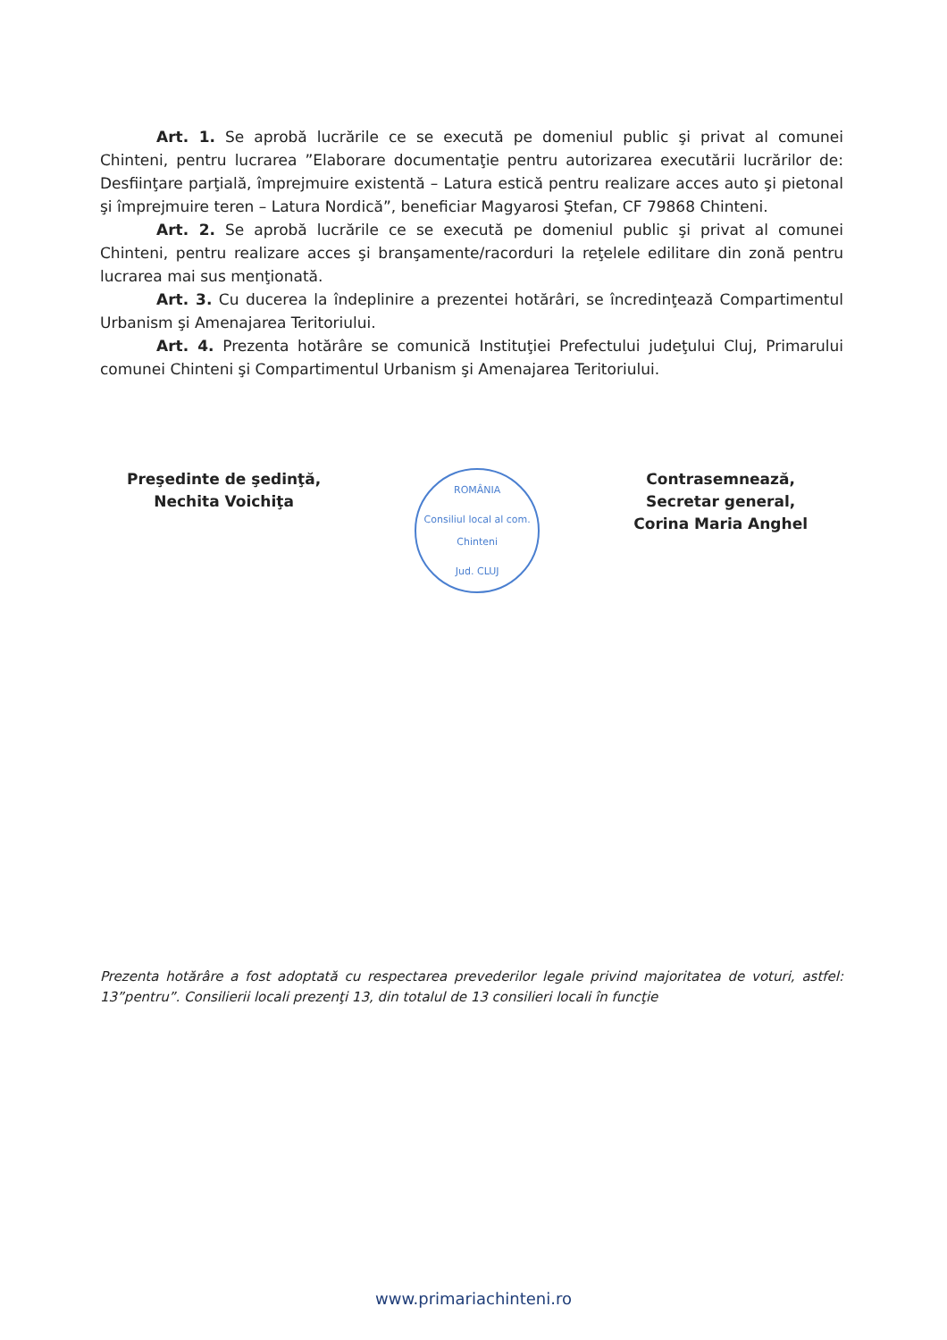Art. 1. Se aprobă lucrările ce se execută pe domeniul public şi privat al comunei Chinteni, pentru lucrarea ”Elaborare documentaţie pentru autorizarea executării lucrărilor de: Desfiinţare parţială, împrejmuire existentă – Latura estică pentru realizare acces auto şi pietonal şi împrejmuire teren – Latura Nordică”, beneficiar Magyarosi Ştefan, CF 79868 Chinteni.
Art. 2. Se aprobă lucrările ce se execută pe domeniul public şi privat al comunei Chinteni, pentru realizare acces şi branşamente/racorduri la reţelele edilitare din zonă pentru lucrarea mai sus menţionată.
Art. 3. Cu ducerea la îndeplinire a prezentei hotărâri, se încredinţează Compartimentul Urbanism şi Amenajarea Teritoriului.
Art. 4. Prezenta hotărâre se comunică Instituţiei Prefectului judeţului Cluj, Primarului comunei Chinteni şi Compartimentul Urbanism şi Amenajarea Teritoriului.
Preşedinte de şedinţă,
Nechita Voichiţa
ROMÂNIA
Consiliul local al com. Chinteni
Jud. CLUJ
Contrasemnează,
Secretar general,
Corina Maria Anghel
Prezenta hotărâre a fost adoptată cu respectarea prevederilor legale privind majoritatea de voturi, astfel: 13”pentru”. Consilierii locali prezenţi 13, din totalul de 13 consilieri locali în funcţie
www.primariachinteni.ro